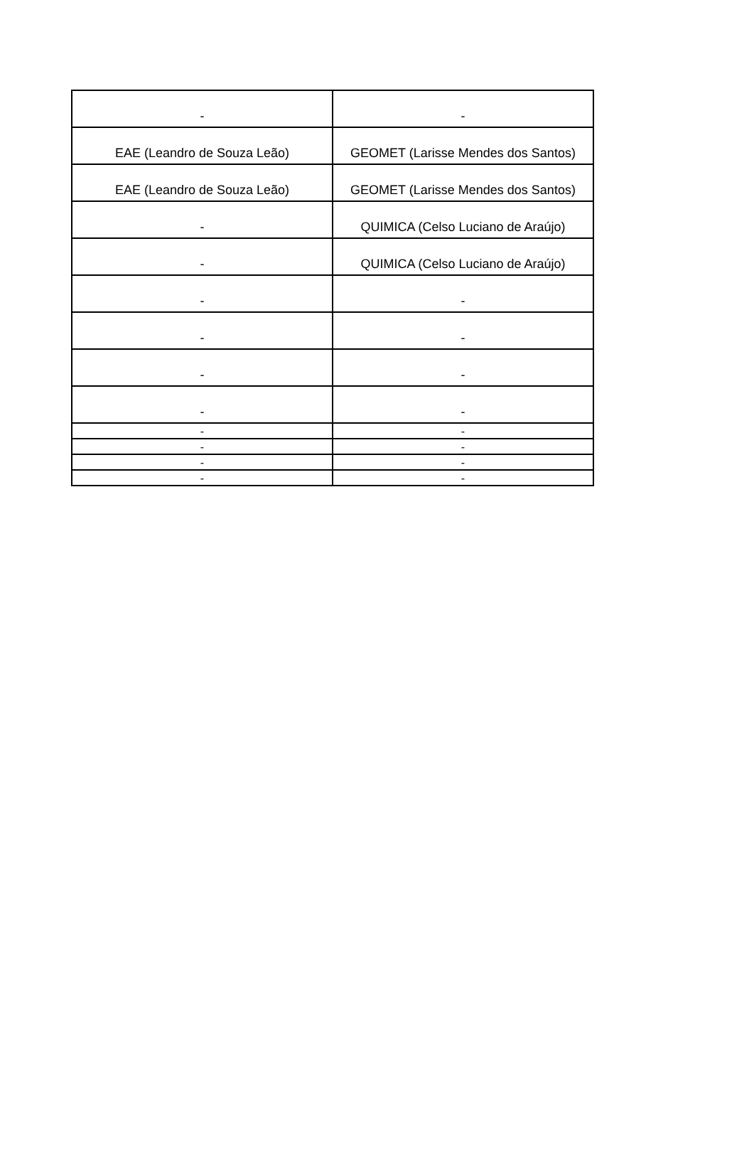| - | - |
| EAE (Leandro de Souza Leão) | GEOMET (Larisse Mendes dos Santos) |
| EAE (Leandro de Souza Leão) | GEOMET (Larisse Mendes dos Santos) |
| - | QUIMICA (Celso Luciano de Araújo) |
| - | QUIMICA (Celso Luciano de Araújo) |
| - | - |
| - | - |
| - | - |
| - | - |
| - | - |
| - | - |
| - | - |
| - | - |